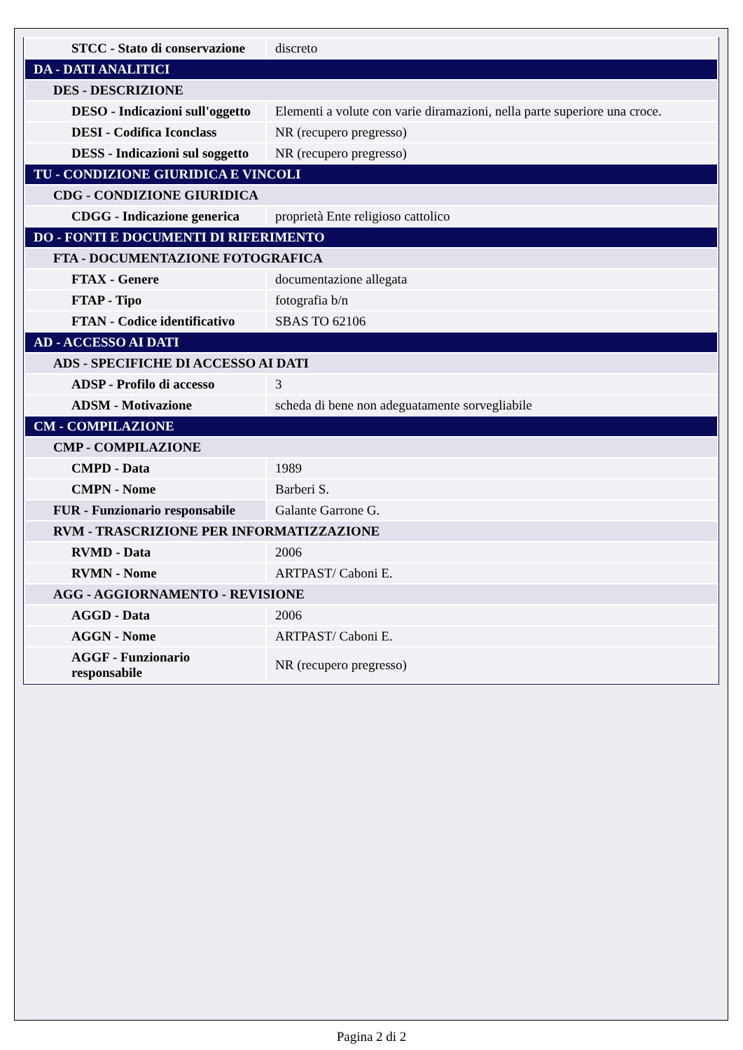| STCC - Stato di conservazione | discreto |
| DA - DATI ANALITICI | |
| DES - DESCRIZIONE | |
| DESO - Indicazioni sull'oggetto | Elementi a volute con varie diramazioni, nella parte superiore una croce. |
| DESI - Codifica Iconclass | NR (recupero pregresso) |
| DESS - Indicazioni sul soggetto | NR (recupero pregresso) |
| TU - CONDIZIONE GIURIDICA E VINCOLI | |
| CDG - CONDIZIONE GIURIDICA | |
| CDGG - Indicazione generica | proprietà Ente religioso cattolico |
| DO - FONTI E DOCUMENTI DI RIFERIMENTO | |
| FTA - DOCUMENTAZIONE FOTOGRAFICA | |
| FTAX - Genere | documentazione allegata |
| FTAP - Tipo | fotografia b/n |
| FTAN - Codice identificativo | SBAS TO 62106 |
| AD - ACCESSO AI DATI | |
| ADS - SPECIFICHE DI ACCESSO AI DATI | |
| ADSP - Profilo di accesso | 3 |
| ADSM - Motivazione | scheda di bene non adeguatamente sorvegliabile |
| CM - COMPILAZIONE | |
| CMP - COMPILAZIONE | |
| CMPD - Data | 1989 |
| CMPN - Nome | Barberi S. |
| FUR - Funzionario responsabile | Galante Garrone G. |
| RVM - TRASCRIZIONE PER INFORMATIZZAZIONE | |
| RVMD - Data | 2006 |
| RVMN - Nome | ARTPAST/ Caboni E. |
| AGG - AGGIORNAMENTO - REVISIONE | |
| AGGD - Data | 2006 |
| AGGN - Nome | ARTPAST/ Caboni E. |
| AGGF - Funzionario responsabile | NR (recupero pregresso) |
Pagina 2 di 2